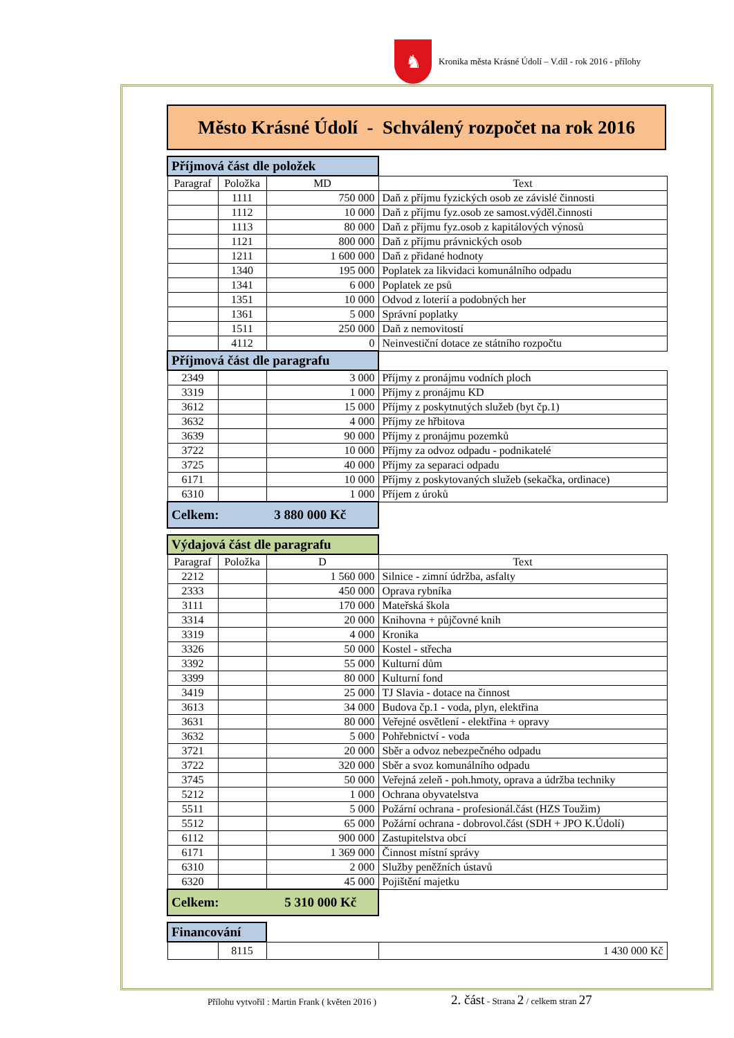♞
Kronika města Krásné Údolí – V.díl - rok 2016 - přílohy
Město Krásné Údolí - Schválený rozpočet na rok 2016
| Příjmová část dle položek | | | |
| Paragraf | Položka | MD | Text |
| | 1111 | 750 000 | Daň z příjmu fyzických osob ze závislé činnosti |
| | 1112 | 10 000 | Daň z příjmu fyz.osob ze samost.výděl.činnosti |
| | 1113 | 80 000 | Daň z příjmu fyz.osob z kapitálových výnosů |
| | 1121 | 800 000 | Daň z příjmu právnických osob |
| | 1211 | 1 600 000 | Daň z přidané hodnoty |
| | 1340 | 195 000 | Poplatek za likvidaci komunálního odpadu |
| | 1341 | 6 000 | Poplatek ze psů |
| | 1351 | 10 000 | Odvod z loterií a podobných her |
| | 1361 | 5 000 | Správní poplatky |
| | 1511 | 250 000 | Daň z nemovitostí |
| | 4112 | 0 | Neinvestiční dotace ze státního rozpočtu |
| Příjmová část dle paragrafu | | | |
| 2349 | | 3 000 | Příjmy z pronájmu vodních ploch |
| 3319 | | 1 000 | Příjmy z pronájmu KD |
| 3612 | | 15 000 | Příjmy z poskytnutých služeb (byt čp.1) |
| 3632 | | 4 000 | Příjmy ze hřbitova |
| 3639 | | 90 000 | Příjmy z pronájmu pozemků |
| 3722 | | 10 000 | Příjmy za odvoz odpadu - podnikatelé |
| 3725 | | 40 000 | Příjmy za separaci odpadu |
| 6171 | | 10 000 | Příjmy z poskytovaných služeb (sekačka, ordinace) |
| 6310 | | 1 000 | Příjem z úroků |
| Celkem: 3 880 000 Kč | | | |
| Výdajová část dle paragrafu | | | |
| Paragraf | Položka | D | Text |
| 2212 | | 1 560 000 | Silnice - zimní údržba, asfalty |
| 2333 | | 450 000 | Oprava rybníka |
| 3111 | | 170 000 | Mateřská škola |
| 3314 | | 20 000 | Knihovna + půjčovné knih |
| 3319 | | 4 000 | Kronika |
| 3326 | | 50 000 | Kostel - střecha |
| 3392 | | 55 000 | Kulturní dům |
| 3399 | | 80 000 | Kulturní fond |
| 3419 | | 25 000 | TJ Slavia - dotace na činnost |
| 3613 | | 34 000 | Budova čp.1 - voda, plyn, elektřina |
| 3631 | | 80 000 | Veřejné osvětlení - elektřina + opravy |
| 3632 | | 5 000 | Pohřebnictví - voda |
| 3721 | | 20 000 | Sběr a odvoz nebezpečného odpadu |
| 3722 | | 320 000 | Sběr a svoz komunálního odpadu |
| 3745 | | 50 000 | Veřejná zeleň - poh.hmoty, oprava a údržba techniky |
| 5212 | | 1 000 | Ochrana obyvatelstva |
| 5511 | | 5 000 | Požární ochrana - profesionál.část (HZS Toužim) |
| 5512 | | 65 000 | Požární ochrana - dobrovol.část (SDH + JPO K.Údolí) |
| 6112 | | 900 000 | Zastupitelstva obcí |
| 6171 | | 1 369 000 | Činnost místní správy |
| 6310 | | 2 000 | Služby peněžních ústavů |
| 6320 | | 45 000 | Pojištění majetku |
| Celkem: 5 310 000 Kč | | | |
| Financování | | | |
| | 8115 | | 1 430 000 Kč |
Přílohu vytvořil : Martin Frank ( květen 2016 )
2. část - Strana 2 / celkem stran 27